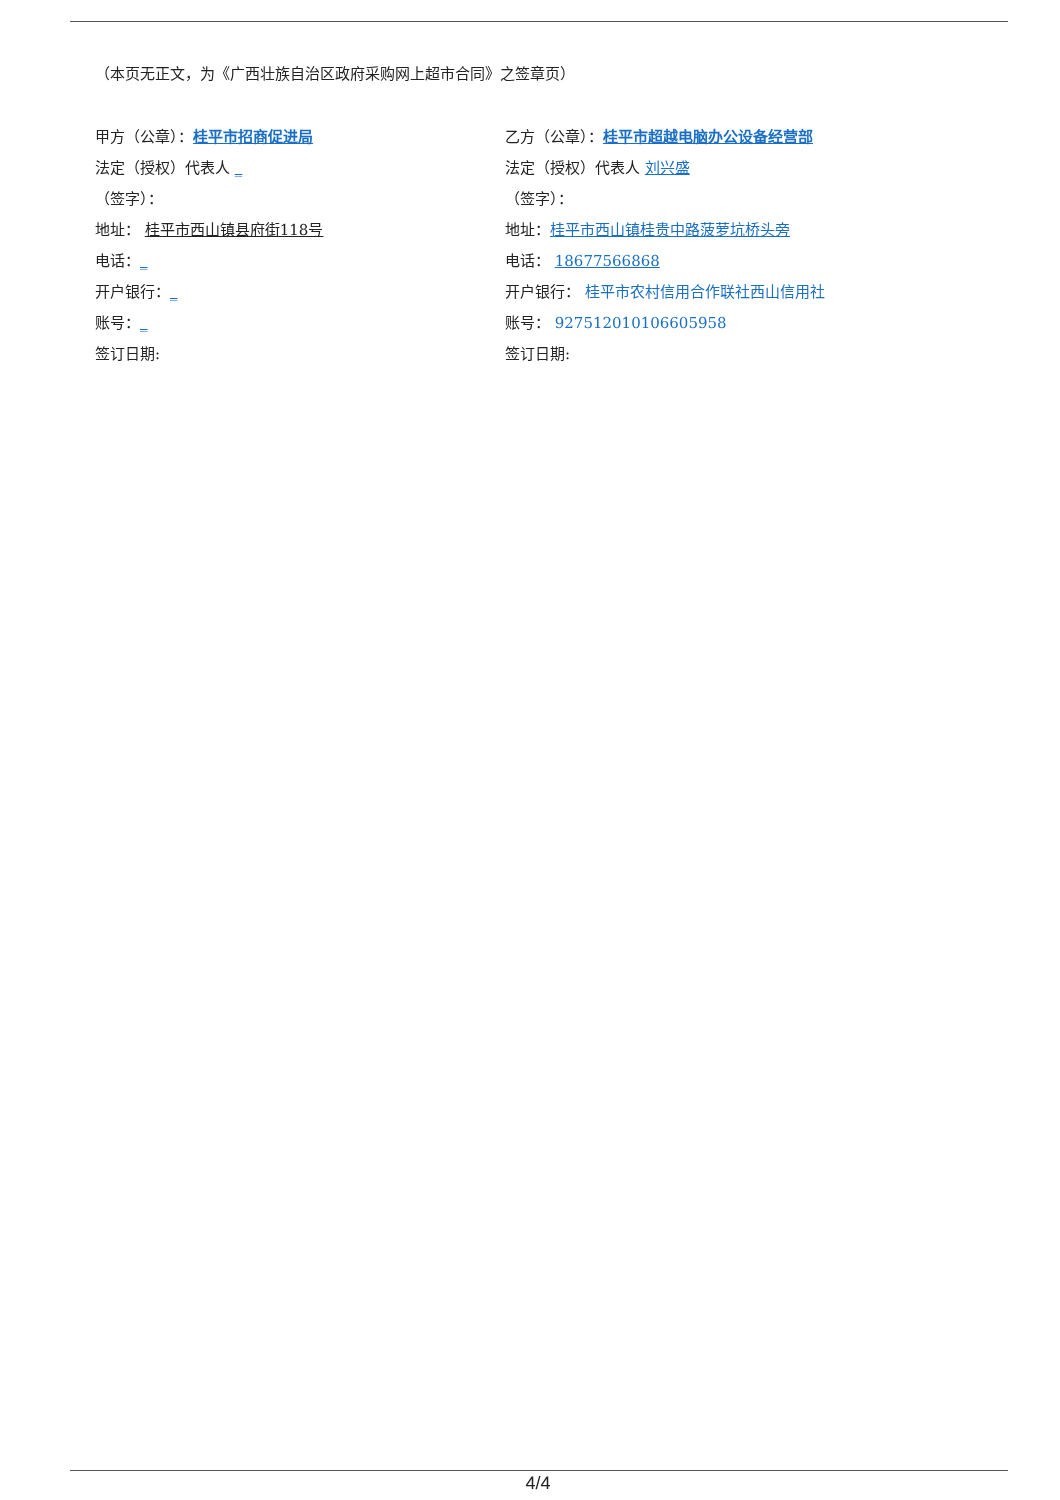（本页无正文，为《广西壮族自治区政府采购网上超市合同》之签章页）
甲方（公章）：桂平市招商促进局
法定（授权）代表人 _
（签字）：
地址： 桂平市西山镇县府街118号
电话：_
开户银行：_
账号：_
签订日期:
乙方（公章）：桂平市超越电脑办公设备经营部
法定（授权）代表人 刘兴盛
（签字）：
地址：桂平市西山镇桂贵中路菠萝坑桥头旁
电话： 18677566868
开户银行： 桂平市农村信用合作联社西山信用社
账号： 927512010106605958
签订日期:
4/4